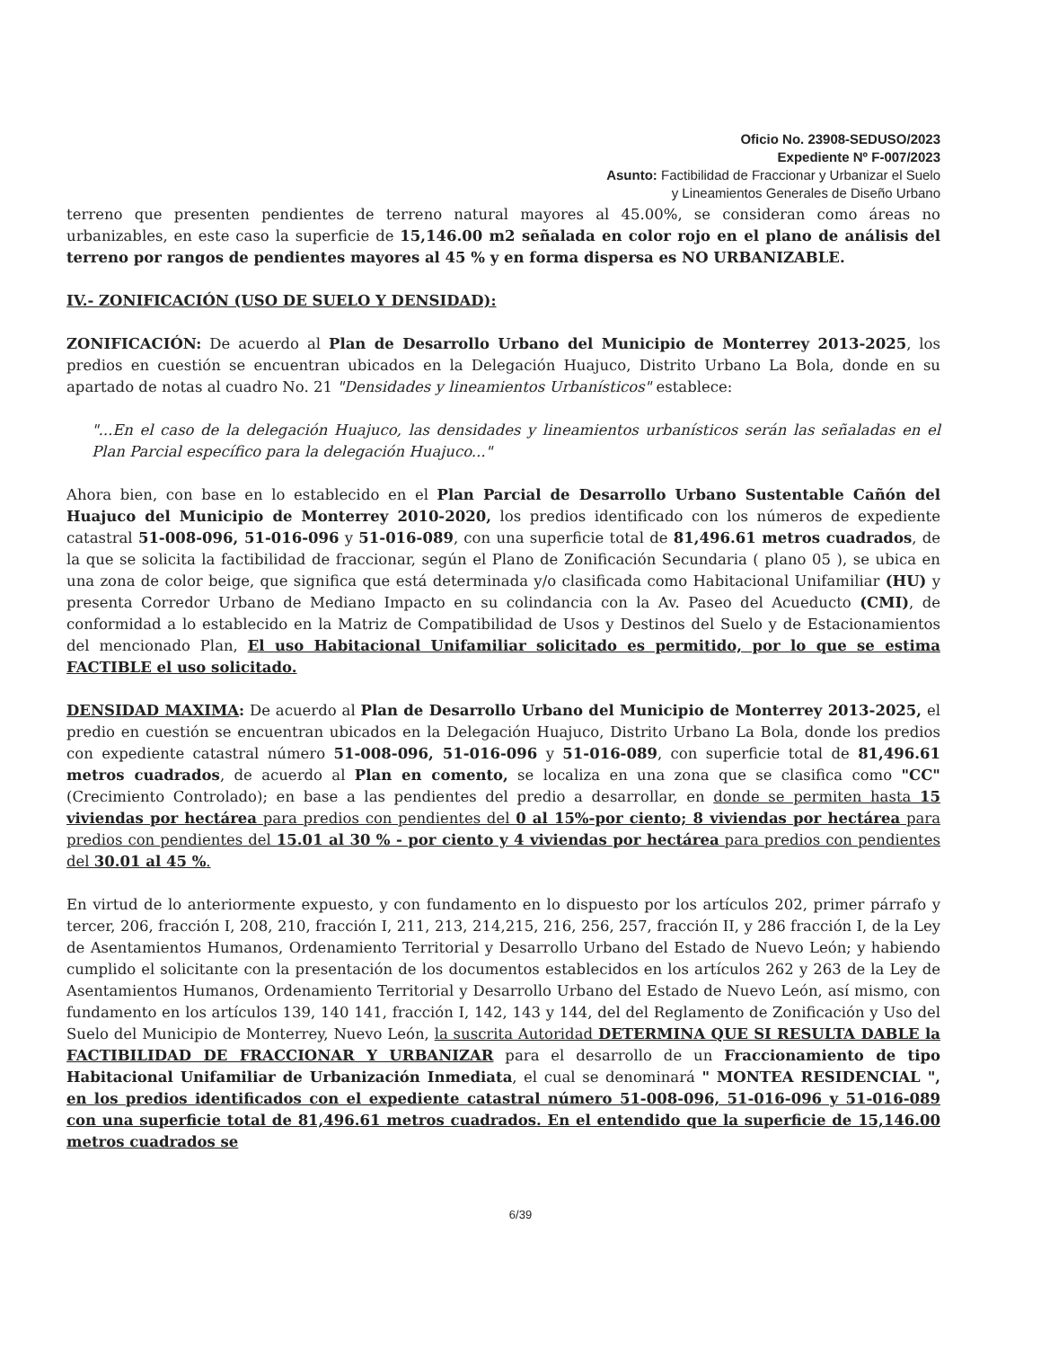Oficio No. 23908-SEDUSO/2023
Expediente Nº F-007/2023
Asunto: Factibilidad de Fraccionar y Urbanizar el Suelo
y Lineamientos Generales de Diseño Urbano
terreno que presenten pendientes de terreno natural mayores al 45.00%, se consideran como áreas no urbanizables, en este caso la superficie de 15,146.00 m2 señalada en color rojo en el plano de análisis del terreno por rangos de pendientes mayores al 45 % y en forma dispersa es NO URBANIZABLE.
IV.- ZONIFICACIÓN (USO DE SUELO Y DENSIDAD):
ZONIFICACIÓN: De acuerdo al Plan de Desarrollo Urbano del Municipio de Monterrey 2013-2025, los predios en cuestión se encuentran ubicados en la Delegación Huajuco, Distrito Urbano La Bola, donde en su apartado de notas al cuadro No. 21 "Densidades y lineamientos Urbanísticos" establece:
"...En el caso de la delegación Huajuco, las densidades y lineamientos urbanísticos serán las señaladas en el Plan Parcial específico para la delegación Huajuco..."
Ahora bien, con base en lo establecido en el Plan Parcial de Desarrollo Urbano Sustentable Cañón del Huajuco del Municipio de Monterrey 2010-2020, los predios identificado con los números de expediente catastral 51-008-096, 51-016-096 y 51-016-089, con una superficie total de 81,496.61 metros cuadrados, de la que se solicita la factibilidad de fraccionar, según el Plano de Zonificación Secundaria ( plano 05 ), se ubica en una zona de color beige, que significa que está determinada y/o clasificada como Habitacional Unifamiliar (HU) y presenta Corredor Urbano de Mediano Impacto en su colindancia con la Av. Paseo del Acueducto (CMI), de conformidad a lo establecido en la Matriz de Compatibilidad de Usos y Destinos del Suelo y de Estacionamientos del mencionado Plan, El uso Habitacional Unifamiliar solicitado es permitido, por lo que se estima FACTIBLE el uso solicitado.
DENSIDAD MAXIMA: De acuerdo al Plan de Desarrollo Urbano del Municipio de Monterrey 2013-2025, el predio en cuestión se encuentran ubicados en la Delegación Huajuco, Distrito Urbano La Bola, donde los predios con expediente catastral número 51-008-096, 51-016-096 y 51-016-089, con superficie total de 81,496.61 metros cuadrados, de acuerdo al Plan en comento, se localiza en una zona que se clasifica como "CC" (Crecimiento Controlado); en base a las pendientes del predio a desarrollar, en donde se permiten hasta 15 viviendas por hectárea para predios con pendientes del 0 al 15%-por ciento; 8 viviendas por hectárea para predios con pendientes del 15.01 al 30 % - por ciento y 4 viviendas por hectárea para predios con pendientes del 30.01 al 45 %.
En virtud de lo anteriormente expuesto, y con fundamento en lo dispuesto por los artículos 202, primer párrafo y tercer, 206, fracción I, 208, 210, fracción I, 211, 213, 214,215, 216, 256, 257, fracción II, y 286 fracción I, de la Ley de Asentamientos Humanos, Ordenamiento Territorial y Desarrollo Urbano del Estado de Nuevo León; y habiendo cumplido el solicitante con la presentación de los documentos establecidos en los artículos 262 y 263 de la Ley de Asentamientos Humanos, Ordenamiento Territorial y Desarrollo Urbano del Estado de Nuevo León, así mismo, con fundamento en los artículos 139, 140 141, fracción I, 142, 143 y 144, del del Reglamento de Zonificación y Uso del Suelo del Municipio de Monterrey, Nuevo León, la suscrita Autoridad DETERMINA QUE SI RESULTA DABLE la FACTIBILIDAD DE FRACCIONAR Y URBANIZAR para el desarrollo de un Fraccionamiento de tipo Habitacional Unifamiliar de Urbanización Inmediata, el cual se denominará " MONTEA RESIDENCIAL ", en los predios identificados con el expediente catastral número 51-008-096, 51-016-096 y 51-016-089 con una superficie total de 81,496.61 metros cuadrados. En el entendido que la superficie de 15,146.00 metros cuadrados se
6/39